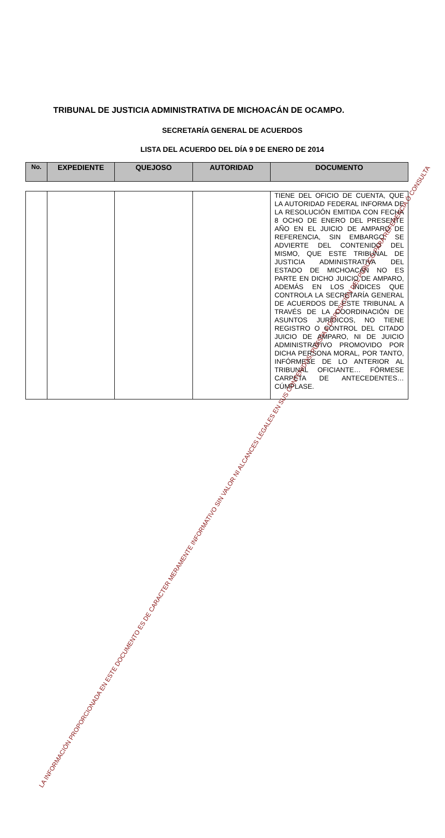TRIBUNAL DE JUSTICIA ADMINISTRATIVA DE MICHOACÁN DE OCAMPO.
SECRETARÍA GENERAL DE ACUERDOS
LISTA DEL ACUERDO DEL DÍA 9 DE ENERO DE 2014
| No. | EXPEDIENTE | QUEJOSO | AUTORIDAD | DOCUMENTO |
| --- | --- | --- | --- | --- |
| | | | | TIENE DEL OFICIO DE CUENTA, QUE LA AUTORIDAD FEDERAL INFORMA DE LA RESOLUCIÓN EMITIDA CON FECHA 8 OCHO DE ENERO DEL PRESENTE AÑO EN EL JUICIO DE AMPARO DE REFERENCIA, SIN EMBARGO, SE ADVIERTE DEL CONTENIDO DEL MISMO, QUE ESTE TRIBUNAL DE JUSTICIA ADMINISTRATIVA DEL ESTADO DE MICHOACÁN NO ES PARTE EN DICHO JUICIO DE AMPARO, ADEMÁS EN LOS ÍNDICES QUE CONTROLA LA SECRETARÍA GENERAL DE ACUERDOS DE ESTE TRIBUNAL A TRAVÉS DE LA COORDINACIÓN DE ASUNTOS JURÍDICOS, NO TIENE REGISTRO O CONTROL DEL CITADO JUICIO DE AMPARO, NI DE JUICIO ADMINISTRATIVO PROMOVIDO POR DICHA PERSONA MORAL, POR TANTO, INFÓRMESE DE LO ANTERIOR AL TRIBUNAL OFICIANTE… FÓRMESE CARPETA DE ANTECEDENTES… CÚMPLASE. |
LA INFORMACIÓN PROPORCIONADA EN ESTE DOCUMENTO ES DE CARACTER MERAMENTE INFORMATIVO SIN VALOR NI ALCANCES LEGALES EN SUS CONTENIDOS, PUESTA A DISPOSICIÓN DEL PÚBLICO PARA REFERENCIA Ó CONSULTA